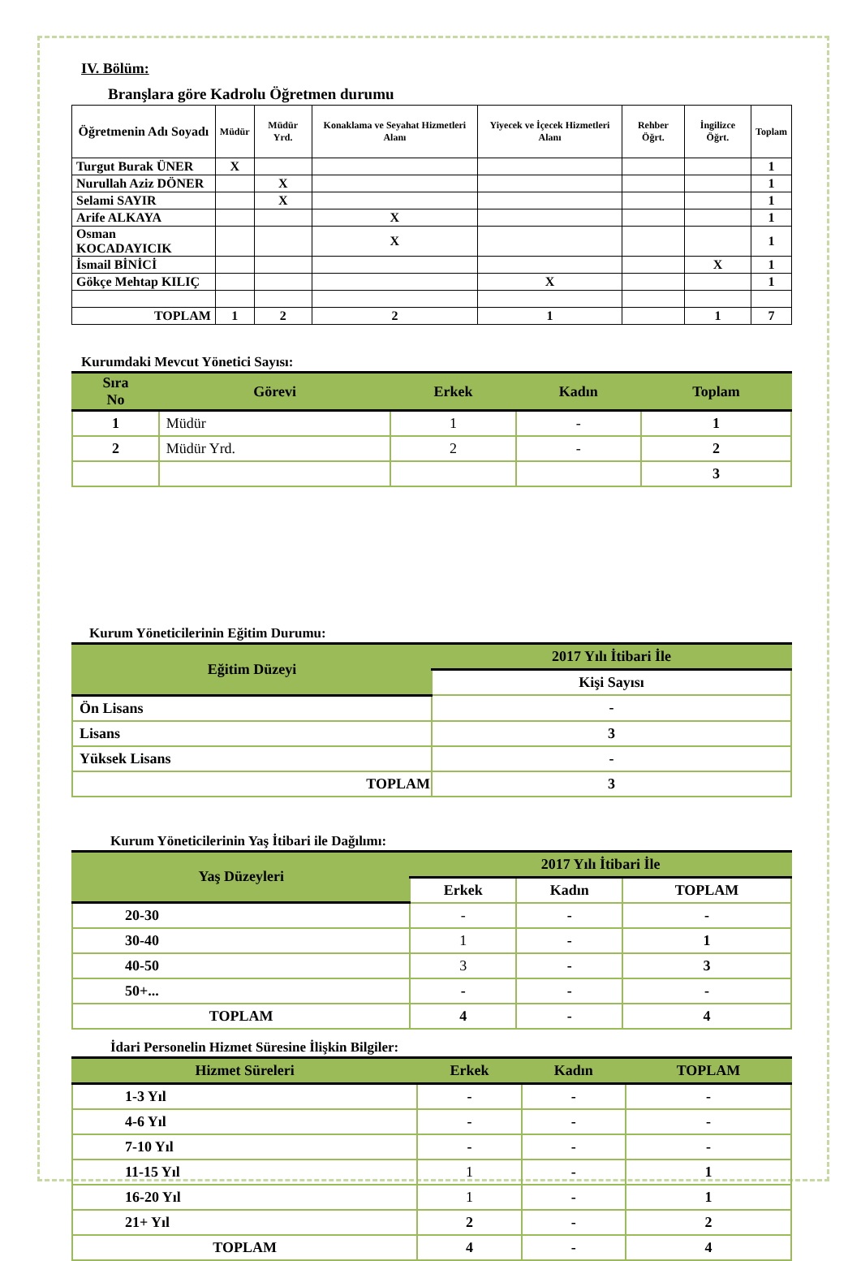IV. Bölüm:
Branşlara göre Kadrolu Öğretmen durumu
| Öğretmenin Adı Soyadı | Müdür | Müdür Yrd. | Konaklama ve Seyahat Hizmetleri Alanı | Yiyecek ve İçecek Hizmetleri Alanı | Rehber Öğrt. | İngilizce Öğrt. | Toplam |
| --- | --- | --- | --- | --- | --- | --- | --- |
| Turgut Burak ÜNER | X | | | | | | 1 |
| Nurullah Aziz DÖNER | | X | | | | | 1 |
| Selami SAYIR | | X | | | | | 1 |
| Arife ALKAYA | | | X | | | | 1 |
| Osman KOCADAYICIK | | | X | | | | 1 |
| İsmail BİNİCİ | | | | | | X | 1 |
| Gökçe Mehtap KILIÇ | | | | X | | | 1 |
| TOPLAM | 1 | 2 | 2 | 1 | | 1 | 7 |
Kurumdaki Mevcut Yönetici Sayısı:
| Sıra No | Görevi | Erkek | Kadın | Toplam |
| --- | --- | --- | --- | --- |
| 1 | Müdür | 1 | - | 1 |
| 2 | Müdür Yrd. | 2 | - | 2 |
| | | | | 3 |
Kurum Yöneticilerinin Eğitim Durumu:
| Eğitim Düzeyi | 2017 Yılı İtibari İle |
| --- | --- |
| | Kişi Sayısı |
| Ön Lisans | - |
| Lisans | 3 |
| Yüksek Lisans | - |
| TOPLAM | 3 |
Kurum Yöneticilerinin Yaş İtibari ile Dağılımı:
| Yaş Düzeyleri | 2017 Yılı İtibari İle | | |
| --- | --- | --- | --- |
| | Erkek | Kadın | TOPLAM |
| 20-30 | - | - | - |
| 30-40 | 1 | - | 1 |
| 40-50 | 3 | - | 3 |
| 50+... | - | - | - |
| TOPLAM | 4 | - | 4 |
İdari Personelin Hizmet Süresine İlişkin Bilgiler:
| Hizmet Süreleri | Erkek | Kadın | TOPLAM |
| --- | --- | --- | --- |
| 1-3 Yıl | - | - | - |
| 4-6 Yıl | - | - | - |
| 7-10 Yıl | - | - | - |
| 11-15 Yıl | 1 | - | 1 |
| 16-20 Yıl | 1 | - | 1 |
| 21+ Yıl | 2 | - | 2 |
| TOPLAM | 4 | - | 4 |